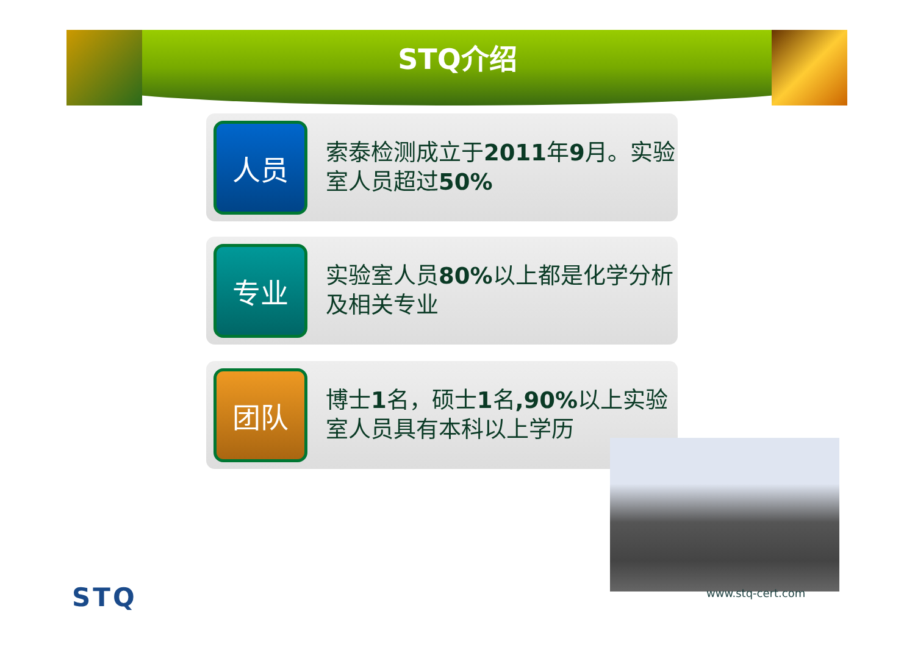STQ介绍
人员
索泰检测成立于2011年9月。实验室人员超过50%
专业
实验室人员80% 以上都是化学分析及相关专业
团队
博士1名，硕士1名,90% 以上实验室人员具有本科以上学历
www.stq-cert.com
STQ